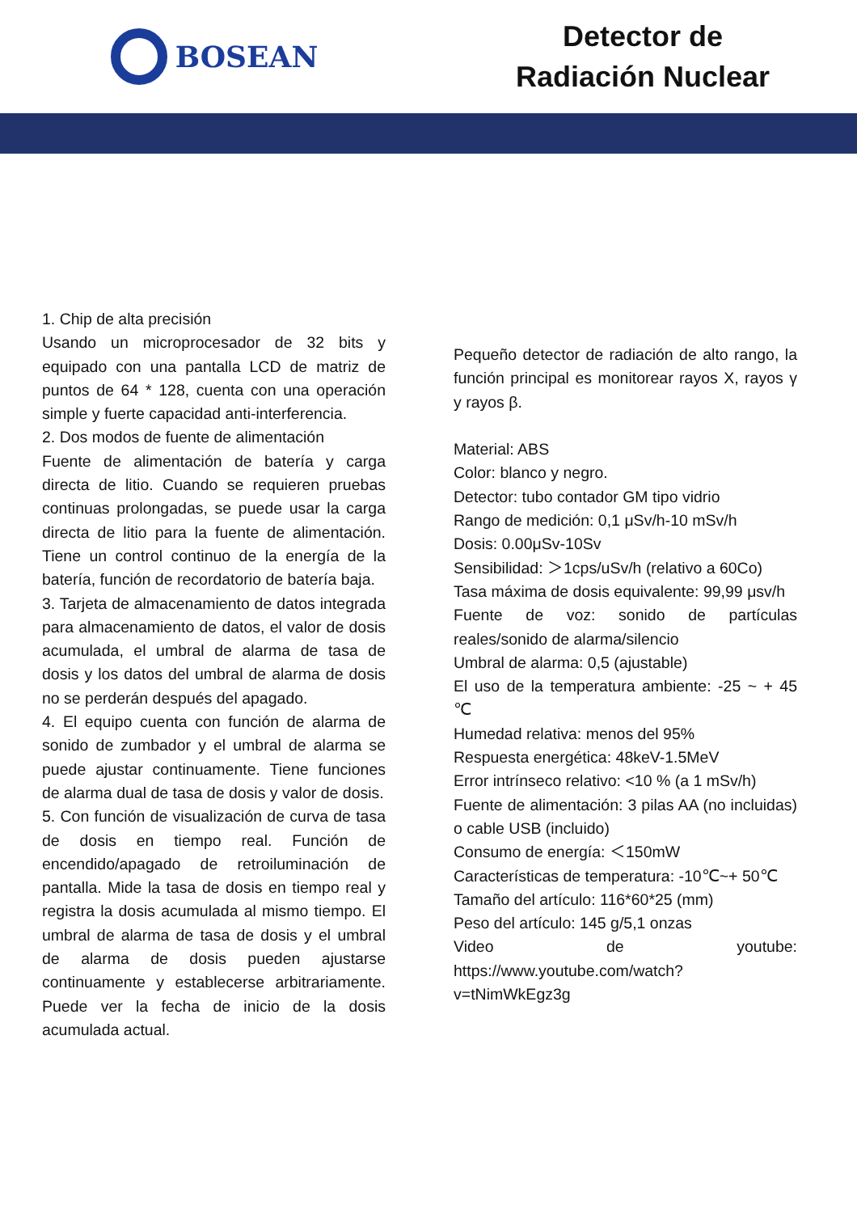BOSEAN
Detector de
Radiación Nuclear
1. Chip de alta precisión
Usando un microprocesador de 32 bits y equipado con una pantalla LCD de matriz de puntos de 64 * 128, cuenta con una operación simple y fuerte capacidad anti-interferencia.
2. Dos modos de fuente de alimentación
Fuente de alimentación de batería y carga directa de litio. Cuando se requieren pruebas continuas prolongadas, se puede usar la carga directa de litio para la fuente de alimentación. Tiene un control continuo de la energía de la batería, función de recordatorio de batería baja.
3. Tarjeta de almacenamiento de datos integrada para almacenamiento de datos, el valor de dosis acumulada, el umbral de alarma de tasa de dosis y los datos del umbral de alarma de dosis no se perderán después del apagado.
4. El equipo cuenta con función de alarma de sonido de zumbador y el umbral de alarma se puede ajustar continuamente. Tiene funciones de alarma dual de tasa de dosis y valor de dosis.
5. Con función de visualización de curva de tasa de dosis en tiempo real. Función de encendido/apagado de retroiluminación de pantalla. Mide la tasa de dosis en tiempo real y registra la dosis acumulada al mismo tiempo. El umbral de alarma de tasa de dosis y el umbral de alarma de dosis pueden ajustarse continuamente y establecerse arbitrariamente. Puede ver la fecha de inicio de la dosis acumulada actual.
Pequeño detector de radiación de alto rango, la función principal es monitorear rayos X, rayos γ y rayos β.
Material: ABS
Color: blanco y negro.
Detector: tubo contador GM tipo vidrio
Rango de medición: 0,1 μSv/h-10 mSv/h
Dosis: 0.00μSv-10Sv
Sensibilidad: ＞1cps/uSv/h (relativo a 60Co)
Tasa máxima de dosis equivalente: 99,99 μsv/h
Fuente de voz: sonido de partículas reales/sonido de alarma/silencio
Umbral de alarma: 0,5 (ajustable)
El uso de la temperatura ambiente: -25 ~ + 45 ℃
Humedad relativa: menos del 95%
Respuesta energética: 48keV-1.5MeV
Error intrínseco relativo: <10 % (a 1 mSv/h)
Fuente de alimentación: 3 pilas AA (no incluidas) o cable USB (incluido)
Consumo de energía: ＜150mW
Características de temperatura: -10℃~+ 50℃
Tamaño del artículo: 116*60*25 (mm)
Peso del artículo: 145 g/5,1 onzas
Video de youtube: https://www.youtube.com/watch?v=tNimWkEgz3g